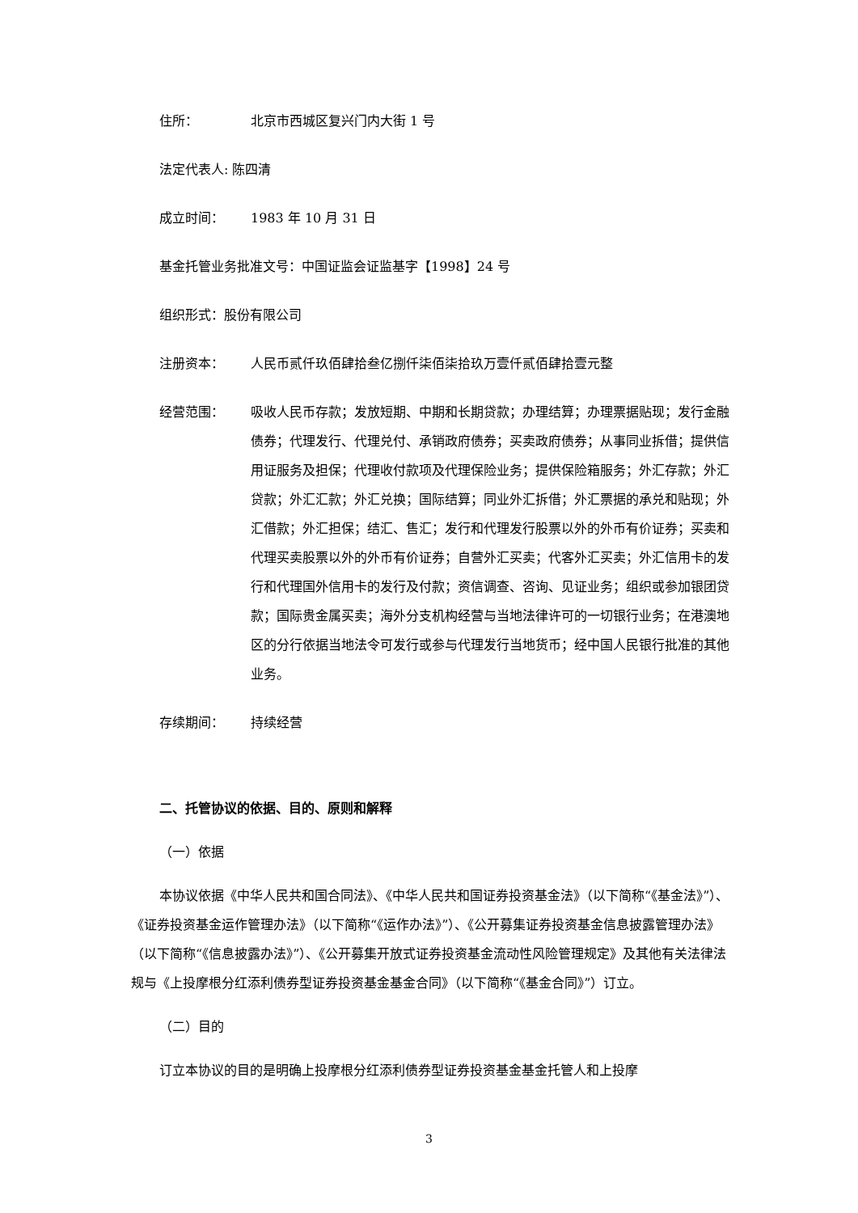住所： 北京市西城区复兴门内大街 1 号
法定代表人: 陈四清
成立时间： 1983 年 10 月 31 日
基金托管业务批准文号：中国证监会证监基字【1998】24 号
组织形式：股份有限公司
注册资本： 人民币贰仟玖佰肆拾叁亿捌仟柒佰柒拾玖万壹仟贰佰肆拾壹元整
经营范围： 吸收人民币存款；发放短期、中期和长期贷款；办理结算；办理票据贴现；发行金融债券；代理发行、代理兑付、承销政府债券；买卖政府债券；从事同业拆借；提供信用证服务及担保；代理收付款项及代理保险业务；提供保险箱服务；外汇存款；外汇贷款；外汇汇款；外汇兑换；国际结算；同业外汇拆借；外汇票据的承兑和贴现；外汇借款；外汇担保；结汇、售汇；发行和代理发行股票以外的外币有价证券；买卖和代理买卖股票以外的外币有价证券；自营外汇买卖；代客外汇买卖；外汇信用卡的发行和代理国外信用卡的发行及付款；资信调查、咨询、见证业务；组织或参加银团贷款；国际贵金属买卖；海外分支机构经营与当地法律许可的一切银行业务；在港澳地区的分行依据当地法令可发行或参与代理发行当地货币；经中国人民银行批准的其他业务。
存续期间： 持续经营
二、托管协议的依据、目的、原则和解释
（一）依据
本协议依据《中华人民共和国合同法》、《中华人民共和国证券投资基金法》（以下简称“《基金法》”）、《证券投资基金运作管理办法》（以下简称“《运作办法》”）、《公开募集证券投资基金信息披露管理办法》（以下简称“《信息披露办法》”）、《公开募集开放式证券投资基金流动性风险管理规定》及其他有关法律法规与《上投摩根分红添利债券型证券投资基金基金合同》（以下简称“《基金合同》”）订立。
（二）目的
订立本协议的目的是明确上投摩根分红添利债券型证券投资基金基金托管人和上投摩
3